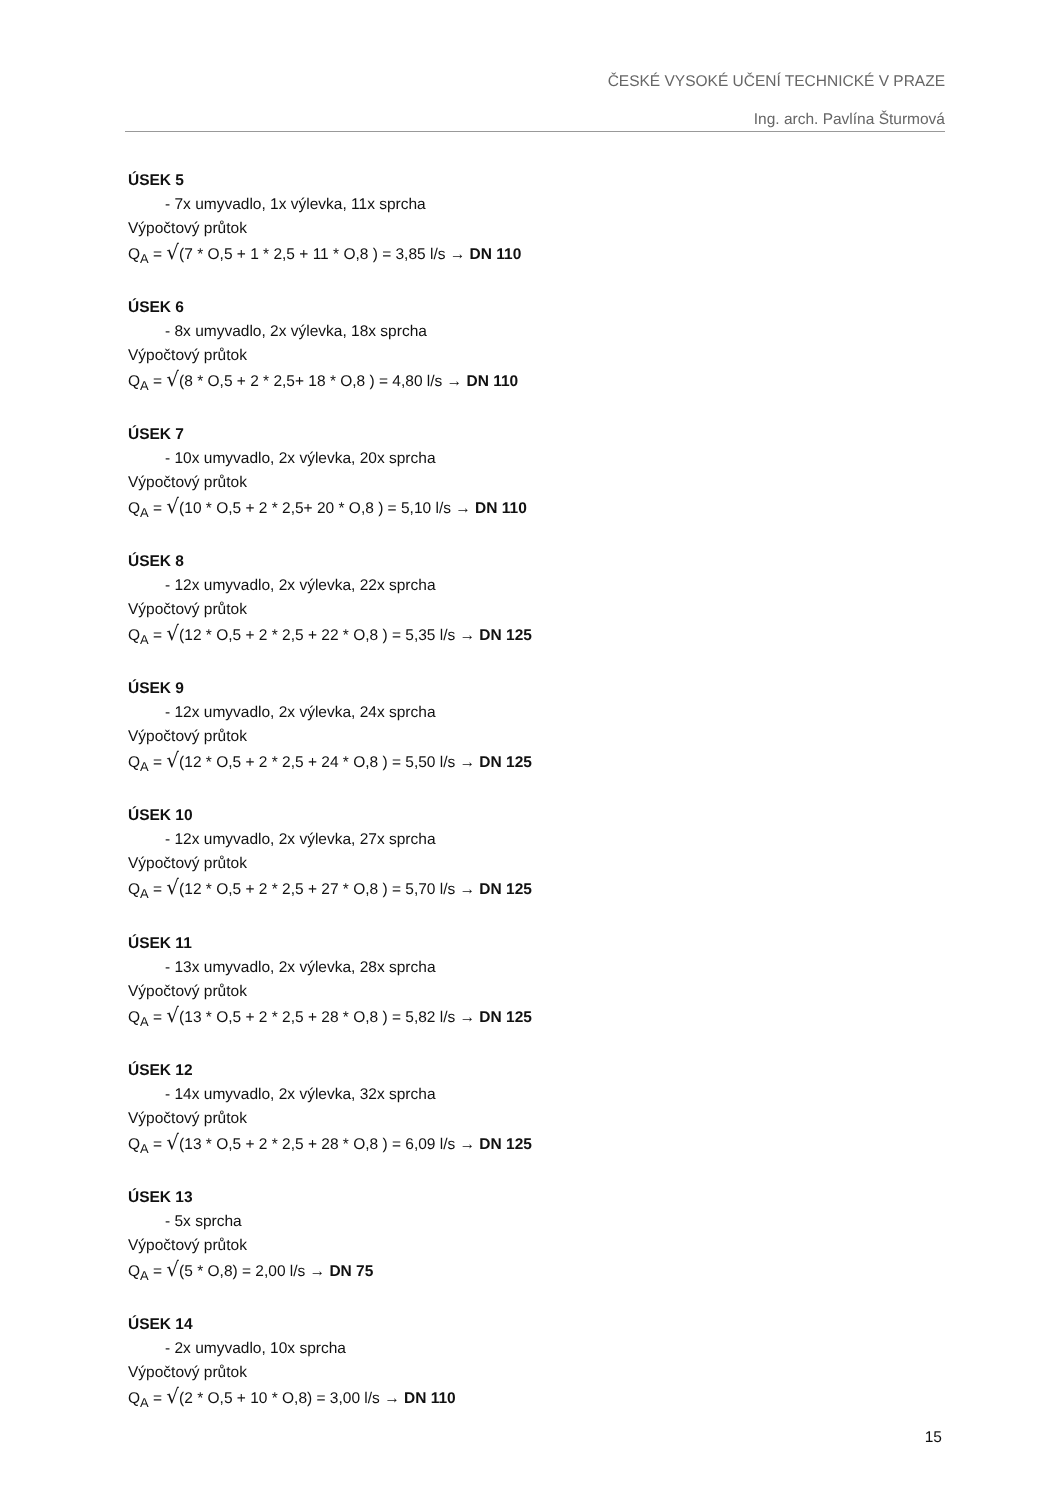ČESKÉ VYSOKÉ UČENÍ TECHNICKÉ V PRAZE
Ing. arch. Pavlína Šturmová
ÚSEK 5
- 7x umyvadlo, 1x výlevka, 11x sprcha
Výpočtový průtok
Q<sub>A</sub> = √(7 * O,5 + 1 * 2,5 + 11 * O,8 ) = 3,85 l/s → DN 110
ÚSEK 6
- 8x umyvadlo, 2x výlevka, 18x sprcha
Výpočtový průtok
Q<sub>A</sub> = √(8 * O,5 + 2 * 2,5+ 18 * O,8 ) = 4,80 l/s → DN 110
ÚSEK 7
- 10x umyvadlo, 2x výlevka, 20x sprcha
Výpočtový průtok
Q<sub>A</sub> = √(10 * O,5 + 2 * 2,5+ 20 * O,8 ) = 5,10 l/s → DN 110
ÚSEK 8
- 12x umyvadlo, 2x výlevka, 22x sprcha
Výpočtový průtok
Q<sub>A</sub> = √(12 * O,5 + 2 * 2,5 + 22 * O,8 ) = 5,35 l/s → DN 125
ÚSEK 9
- 12x umyvadlo, 2x výlevka, 24x sprcha
Výpočtový průtok
Q<sub>A</sub> = √(12 * O,5 + 2 * 2,5 + 24 * O,8 ) = 5,50 l/s → DN 125
ÚSEK 10
- 12x umyvadlo, 2x výlevka, 27x sprcha
Výpočtový průtok
Q<sub>A</sub> = √(12 * O,5 + 2 * 2,5 + 27 * O,8 ) = 5,70 l/s → DN 125
ÚSEK 11
- 13x umyvadlo, 2x výlevka, 28x sprcha
Výpočtový průtok
Q<sub>A</sub> = √(13 * O,5 + 2 * 2,5 + 28 * O,8 ) = 5,82 l/s → DN 125
ÚSEK 12
- 14x umyvadlo, 2x výlevka, 32x sprcha
Výpočtový průtok
Q<sub>A</sub> = √(13 * O,5 + 2 * 2,5 + 28 * O,8 ) = 6,09 l/s → DN 125
ÚSEK 13
- 5x sprcha
Výpočtový průtok
Q<sub>A</sub> = √(5 * O,8) = 2,00 l/s → DN 75
ÚSEK 14
- 2x umyvadlo, 10x sprcha
Výpočtový průtok
Q<sub>A</sub> = √(2 * O,5 + 10 * O,8) = 3,00 l/s → DN 110
15